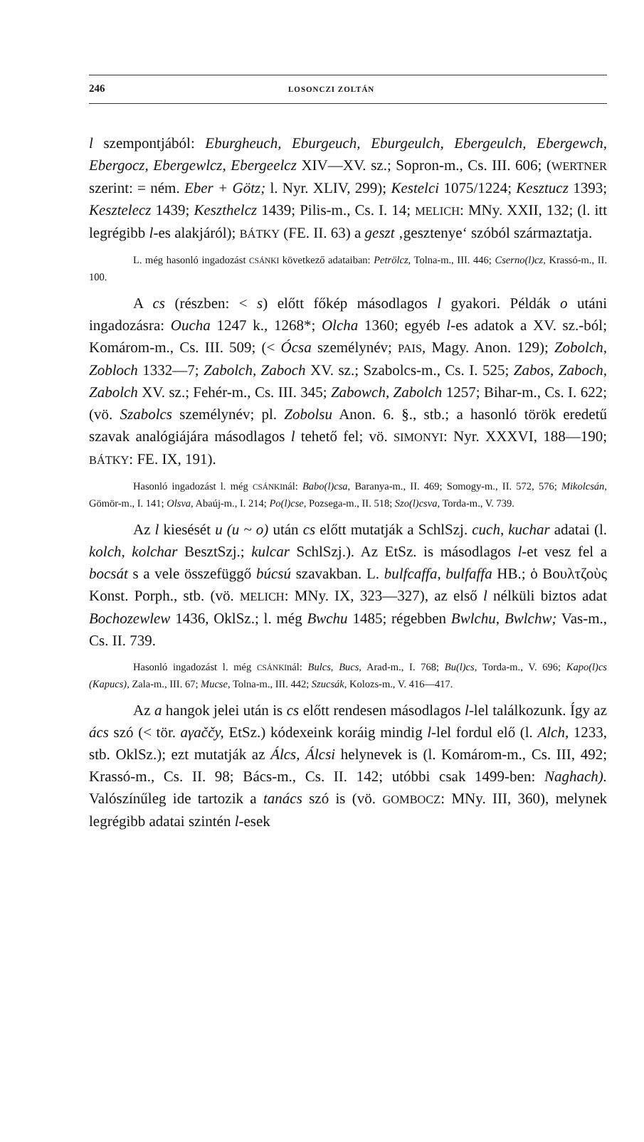246 LOSONCZI ZOLTÁN
l szempontjából: Eburgheuch, Eburgeuch, Eburgeulch, Ebergeulch, Ebergewch, Ebergocz, Ebergewlcz, Ebergeelcz XIV—XV. sz.; Sopron-m., Cs. III. 606; (WERTNER szerint: = ném. Eber + Götz; l. Nyr. XLIV, 299); Kestelci 1075/1224; Kesztucz 1393; Kesztelecz 1439; Keszthelcz 1439; Pilis-m., Cs. I. 14; MELICH: MNy. XXII, 132; (l. itt legrégibb l-es alakjáról); BÁTKY (FE. II. 63) a geszt ‚gesztenye‘ szóból származtatja.
L. még hasonló ingadozást CSÁNKI következő adataiban: Petrölcz, Tolna-m., III. 446; Cserno(l)cz, Krassó-m., II. 100.
A cs (részben: < s) előtt főkép másodlagos l gyakori. Példák o utáni ingadozásra: Oucha 1247 k., 1268*; Olcha 1360; egyéb l-es adatok a XV. sz.-ból; Komárom-m., Cs. III. 509; (< Ócsa személynév; PAIS, Magy. Anon. 129); Zobolch, Zobloch 1332—7; Zabolch, Zaboch XV. sz.; Szabolcs-m., Cs. I. 525; Zabos, Zaboch, Zabolch XV. sz.; Fehér-m., Cs. III. 345; Zabowch, Zabolch 1257; Bihar-m., Cs. I. 622; (vö. Szabolcs személynév; pl. Zobolsu Anon. 6. §., stb.; a hasonló török eredetű szavak analógiájára másodlagos l tehető fel; vö. SIMONYI: Nyr. XXXVI, 188—190; BÁTKY: FE. IX, 191).
Hasonló ingadozást l. még CSÁNKInál: Babo(l)csa, Baranya-m., II. 469; Somogy-m., II. 572, 576; Mikolcsán, Gömör-m., I. 141; Olsva, Abaúj-m., I. 214; Po(l)cse, Pozsega-m., II. 518; Szo(l)csva, Torda-m., V. 739.
Az l kiesését u (u ~ o) után cs előtt mutatják a SchlSzj. cuch, kuchar adatai (l. kolch, kolchar BesztSzj.; kulcar SchlSzj.). Az EtSz. is másodlagos l-et vesz fel a bocsát s a vele összefüggő búcsú szavakban. L. bulfcaffa, bulfaffa HB.; ὁ Βουλτζοὺς Konst. Porph., stb. (vö. MELICH: MNy. IX, 323—327), az első l nélküli biztos adat Bochozewlew 1436, OklSz.; l. még Bwchu 1485; régebben Bwlchu, Bwlchw; Vas-m., Cs. II. 739.
Hasonló ingadozást l. még CSÁNKInál: Bulcs, Bucs, Arad-m., I. 768; Bu(l)cs, Torda-m., V. 696; Kapo(l)cs (Kapucs), Zala-m., III. 67; Mucse, Tolna-m., III. 442; Szucsák, Kolozs-m., V. 416—417.
Az a hangok jelei után is cs előtt rendesen másodlagos l-lel találkozunk. Így az ács szó (< tör. aγaččy, EtSz.) kódexeink koráig mindig l-lel fordul elő (l. Alch, 1233, stb. OklSz.); ezt mutatják az Álcs, Álcsi helynevek is (l. Komárom-m., Cs. III, 492; Krassó-m., Cs. II. 98; Bács-m., Cs. II. 142; utóbbi csak 1499-ben: Naghach). Valószínűleg ide tartozik a tanács szó is (vö. GOMBOCZ: MNy. III, 360), melynek legrégibb adatai szintén l-esek